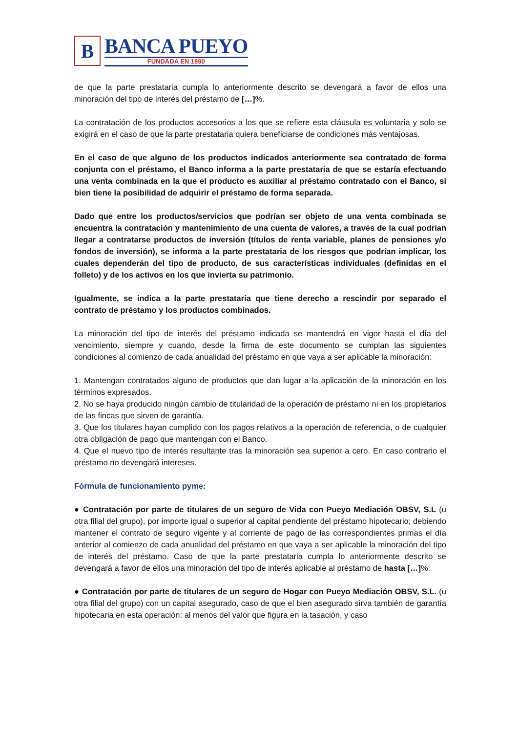B
BANCA PUEYO
FUNDADA EN 1890
de que la parte prestataria cumpla lo anteriormente descrito se devengará a favor de ellos una minoración del tipo de interés del préstamo de […]%.
La contratación de los productos accesorios a los que se refiere esta cláusula es voluntaria y solo se exigirá en el caso de que la parte prestataria quiera beneficiarse de condiciones más ventajosas.
En el caso de que alguno de los productos indicados anteriormente sea contratado de forma conjunta con el préstamo, el Banco informa a la parte prestataria de que se estaría efectuando una venta combinada en la que el producto es auxiliar al préstamo contratado con el Banco, si bien tiene la posibilidad de adquirir el préstamo de forma separada.
Dado que entre los productos/servicios que podrían ser objeto de una venta combinada se encuentra la contratación y mantenimiento de una cuenta de valores, a través de la cual podrían llegar a contratarse productos de inversión (títulos de renta variable, planes de pensiones y/o fondos de inversión), se informa a la parte prestataria de los riesgos que podrían implicar, los cuales dependerán del tipo de producto, de sus características individuales (definidas en el folleto) y de los activos en los que invierta su patrimonio.
Igualmente, se indica a la parte prestataria que tiene derecho a rescindir por separado el contrato de préstamo y los productos combinados.
La minoración del tipo de interés del préstamo indicada se mantendrá en vigor hasta el día del vencimiento, siempre y cuando, desde la firma de este documento se cumplan las siguientes condiciones al comienzo de cada anualidad del préstamo en que vaya a ser aplicable la minoración:
1. Mantengan contratados alguno de productos que dan lugar a la aplicación de la minoración en los términos expresados.
2. No se haya producido ningún cambio de titularidad de la operación de préstamo ni en los propietarios de las fincas que sirven de garantía.
3. Que los titulares hayan cumplido con los pagos relativos a la operación de referencia, o de cualquier otra obligación de pago que mantengan con el Banco.
4. Que el nuevo tipo de interés resultante tras la minoración sea superior a cero. En caso contrario el préstamo no devengará intereses.
Fórmula de funcionamiento pyme:
● Contratación por parte de titulares de un seguro de Vida con Pueyo Mediación OBSV, S.L (u otra filial del grupo), por importe igual o superior al capital pendiente del préstamo hipotecario; debiendo mantener el contrato de seguro vigente y al corriente de pago de las correspondientes primas el día anterior al comienzo de cada anualidad del préstamo en que vaya a ser aplicable la minoración del tipo de interés del préstamo. Caso de que la parte prestataria cumpla lo anteriormente descrito se devengará a favor de ellos una minoración del tipo de interés aplicable al préstamo de hasta […]%.
● Contratación por parte de titulares de un seguro de Hogar con Pueyo Mediación OBSV, S.L. (u otra filial del grupo) con un capital asegurado, caso de que el bien asegurado sirva también de garantía hipotecaria en esta operación: al menos del valor que figura en la tasación, y caso